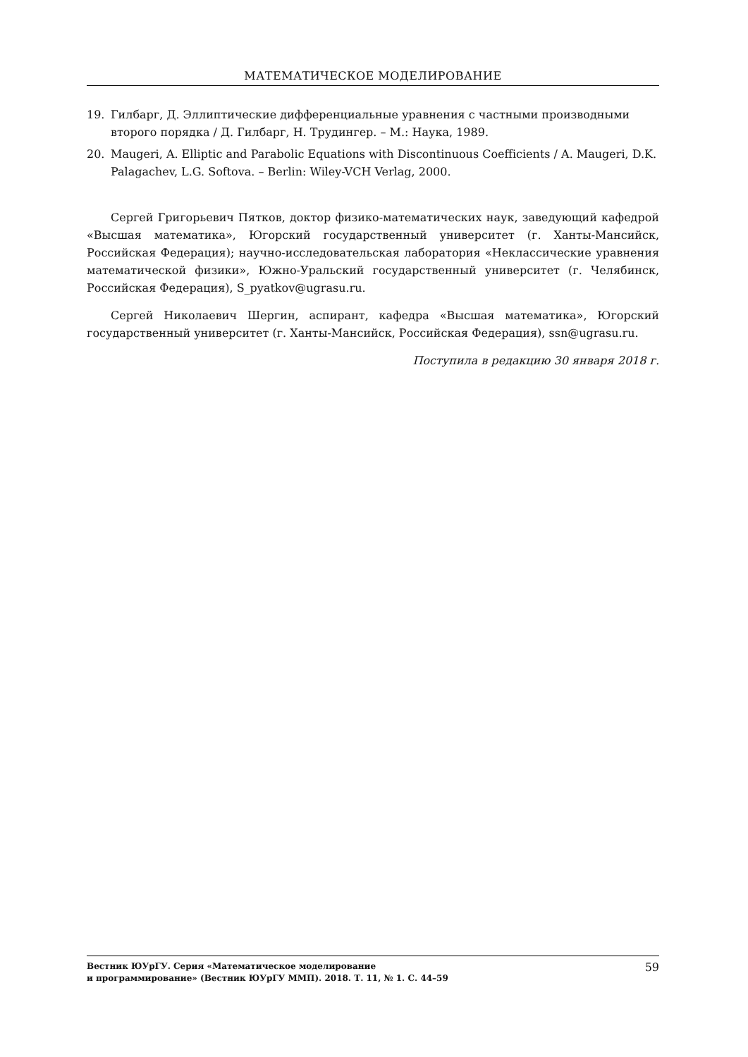МАТЕМАТИЧЕСКОЕ МОДЕЛИРОВАНИЕ
19. Гилбарг, Д. Эллиптические дифференциальные уравнения с частными производными второго порядка / Д. Гилбарг, Н. Трудингер. – М.: Наука, 1989.
20. Maugeri, A. Elliptic and Parabolic Equations with Discontinuous Coefficients / A. Maugeri, D.K. Palagachev, L.G. Softova. – Berlin: Wiley-VCH Verlag, 2000.
Сергей Григорьевич Пятков, доктор физико-математических наук, заведующий кафедрой «Высшая математика», Югорский государственный университет (г. Ханты-Мансийск, Российская Федерация); научно-исследовательская лаборатория «Неклассические уравнения математической физики», Южно-Уральский государственный университет (г. Челябинск, Российская Федерация), S_pyatkov@ugrasu.ru.
Сергей Николаевич Шергин, аспирант, кафедра «Высшая математика», Югорский государственный университет (г. Ханты-Мансийск, Российская Федерация), ssn@ugrasu.ru.
Поступила в редакцию 30 января 2018 г.
Вестник ЮУрГУ. Серия «Математическое моделирование
и программирование» (Вестник ЮУрГУ ММП). 2018. Т. 11, № 1. С. 44–59
59